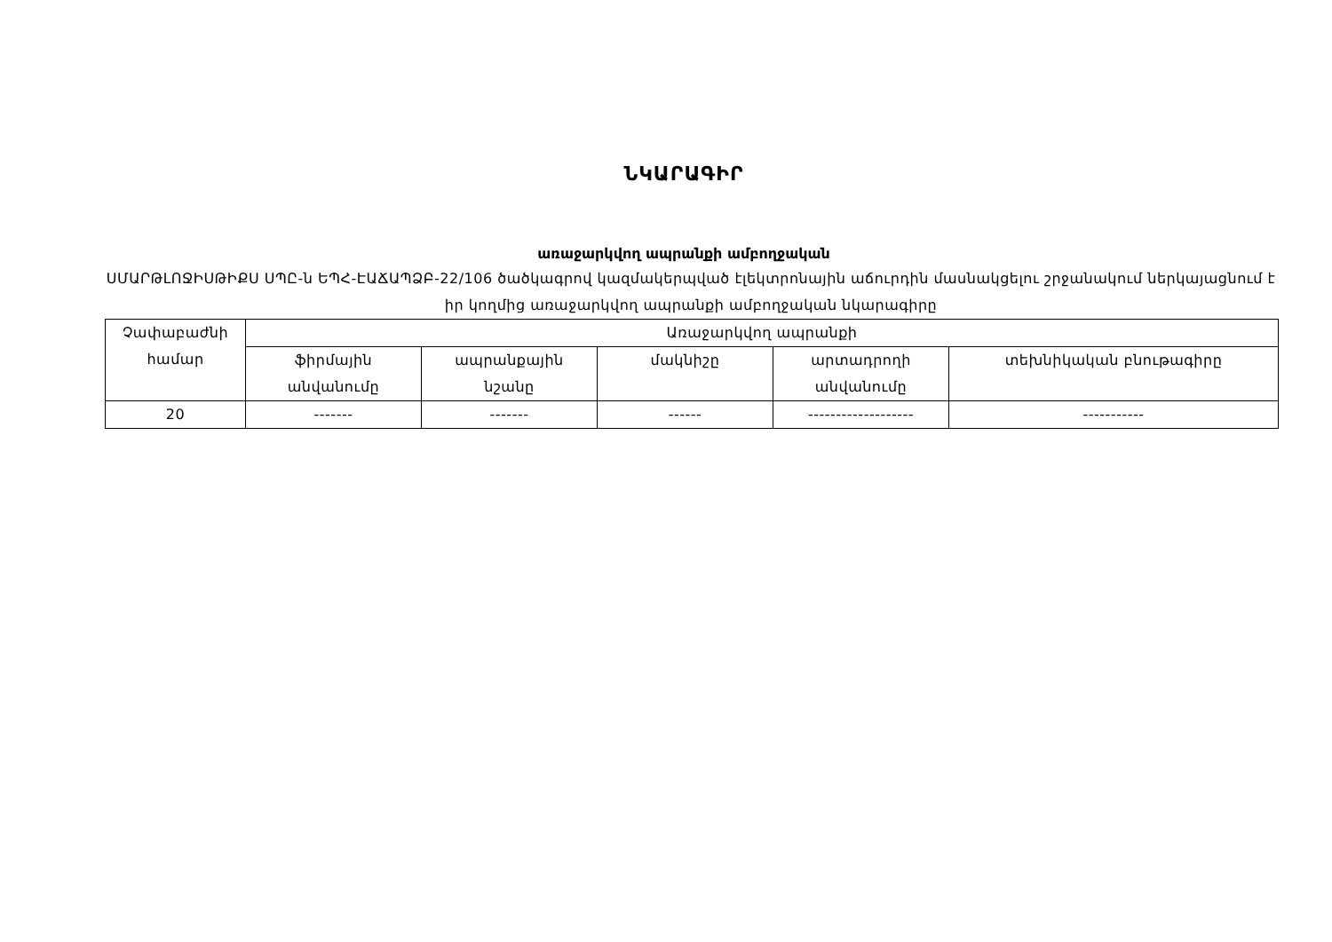ՆԿԱՐԱԳԻՐ
առաջարկվող ապրանքի ամբողջական
ՍՄԱՐԹԼՈՋԻՍԹԻՔՍ ՍՊԸ-ն ԵՊՀ-ԷԱՃԱՊՁԲ-22/106 ծածկագրով կազմակերպված էլեկտրոնային աճուրդին մասնակցելու շրջանակում ներկայացնում է իր կողմից առաջարկվող ապրանքի ամբողջական նկարագիրը
| Չափաբաժնի համար | Առաջարկվող ապրանքի | | | | |
| | ֆիրմային անվանումը | ապրանքային նշանը | մակնիշը | արտադրողի անվանումը | տեխնիկական բնութագիրը |
| 20 | ------- | ------- | ------ | ------------------- | ----------- |